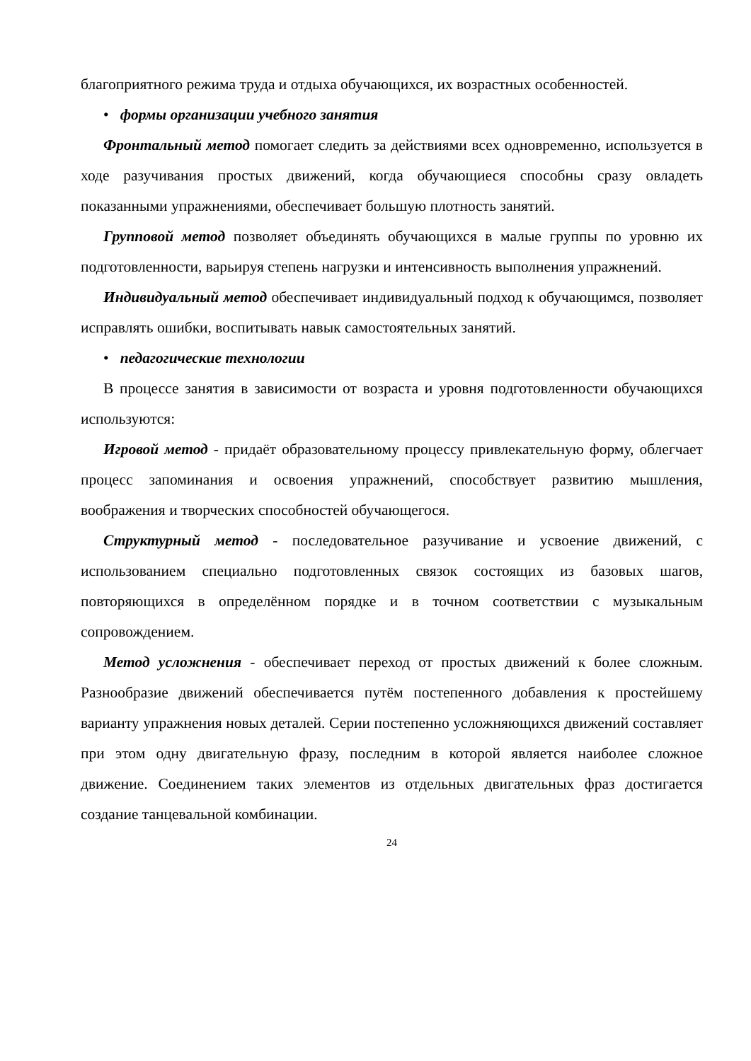благоприятного режима труда и отдыха обучающихся, их возрастных особенностей.
• формы организации учебного занятия
Фронтальный метод помогает следить за действиями всех одновременно, используется в ходе разучивания простых движений, когда обучающиеся способны сразу овладеть показанными упражнениями, обеспечивает большую плотность занятий.
Групповой метод позволяет объединять обучающихся в малые группы по уровню их подготовленности, варьируя степень нагрузки и интенсивность выполнения упражнений.
Индивидуальный метод обеспечивает индивидуальный подход к обучающимся, позволяет исправлять ошибки, воспитывать навык самостоятельных занятий.
• педагогические технологии
В процессе занятия в зависимости от возраста и уровня подготовленности обучающихся используются:
Игровой метод - придаёт образовательному процессу привлекательную форму, облегчает процесс запоминания и освоения упражнений, способствует развитию мышления, воображения и творческих способностей обучающегося.
Структурный метод - последовательное разучивание и усвоение движений, с использованием специально подготовленных связок состоящих из базовых шагов, повторяющихся в определённом порядке и в точном соответствии с музыкальным сопровождением.
Метод усложнения - обеспечивает переход от простых движений к более сложным. Разнообразие движений обеспечивается путём постепенного добавления к простейшему варианту упражнения новых деталей. Серии постепенно усложняющихся движений составляет при этом одну двигательную фразу, последним в которой является наиболее сложное движение. Соединением таких элементов из отдельных двигательных фраз достигается создание танцевальной комбинации.
24